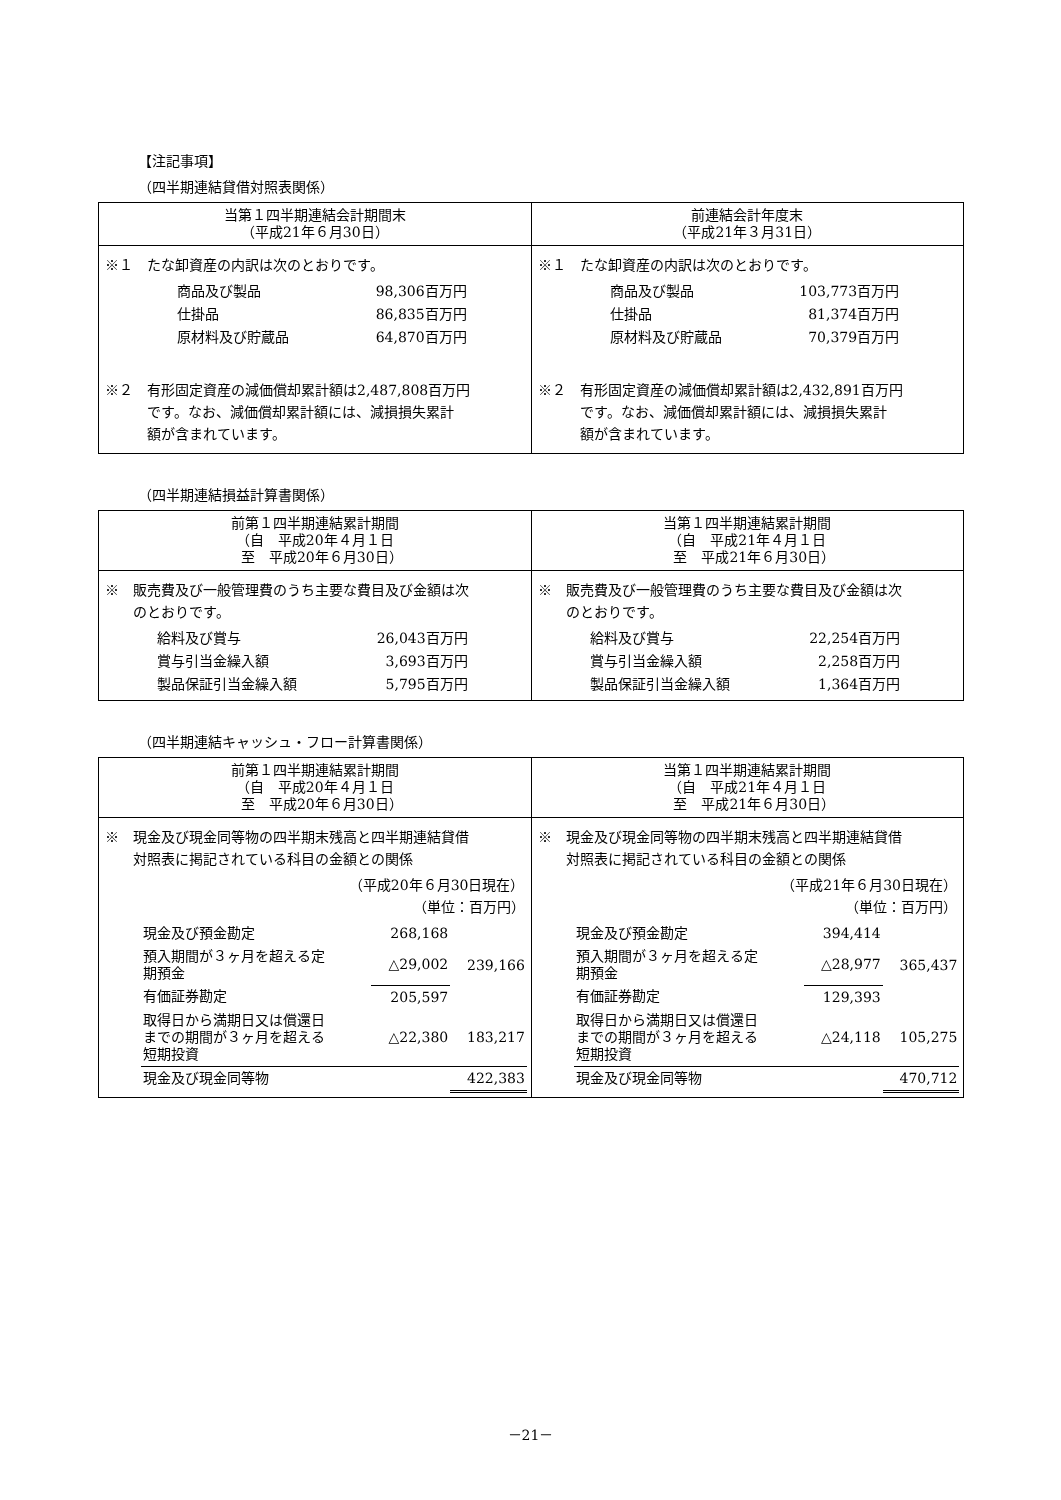【注記事項】
（四半期連結貸借対照表関係）
| 当第１四半期連結会計期間末 （平成21年６月30日） | 前連結会計年度末 （平成21年３月31日） |
| --- | --- |
| ※１ たな卸資産の内訳は次のとおりです。 / 商品及び製品 / 98,306百万円 / / 仕掛品 / 86,835百万円 / / 原材料及び貯蔵品 / 64,870百万円 / ※２ 有形固定資産の減価償却累計額は2,487,808百万円 です。なお、減価償却累計額には、減損損失累計 額が含まれています。 | ※１ たな卸資産の内訳は次のとおりです。 / 商品及び製品 / 103,773百万円 / / 仕掛品 / 81,374百万円 / / 原材料及び貯蔵品 / 70,379百万円 / ※２ 有形固定資産の減価償却累計額は2,432,891百万円 です。なお、減価償却累計額には、減損損失累計 額が含まれています。 |
（四半期連結損益計算書関係）
| 前第１四半期連結累計期間 （自 平成20年４月１日 至 平成20年６月30日） | 当第１四半期連結累計期間 （自 平成21年４月１日 至 平成21年６月30日） |
| --- | --- |
| ※ 販売費及び一般管理費のうち主要な費目及び金額は次 のとおりです。 / 給料及び賞与 / 26,043百万円 / / 賞与引当金繰入額 / 3,693百万円 / / 製品保証引当金繰入額 / 5,795百万円 / | ※ 販売費及び一般管理費のうち主要な費目及び金額は次 のとおりです。 / 給料及び賞与 / 22,254百万円 / / 賞与引当金繰入額 / 2,258百万円 / / 製品保証引当金繰入額 / 1,364百万円 / |
（四半期連結キャッシュ・フロー計算書関係）
| 前第１四半期連結累計期間 （自 平成20年４月１日 至 平成20年６月30日） | 当第１四半期連結累計期間 （自 平成21年４月１日 至 平成21年６月30日） |
| --- | --- |
| ※ 現金及び現金同等物の四半期末残高と四半期連結貸借 対照表に掲記されている科目の金額との関係 （平成20年６月30日現在） （単位：百万円） / 現金及び預金勘定 / 268,168 / / / 預入期間が３ヶ月を超える定 期預金 / △29,002 / 239,166 / / 有価証券勘定 / 205,597 / / / 取得日から満期日又は償還日 までの期間が３ヶ月を超える 短期投資 / △22,380 / 183,217 / / 現金及び現金同等物 / / 422,383 / | ※ 現金及び現金同等物の四半期末残高と四半期連結貸借 対照表に掲記されている科目の金額との関係 （平成21年６月30日現在） （単位：百万円） / 現金及び預金勘定 / 394,414 / / / 預入期間が３ヶ月を超える定 期預金 / △28,977 / 365,437 / / 有価証券勘定 / 129,393 / / / 取得日から満期日又は償還日 までの期間が３ヶ月を超える 短期投資 / △24,118 / 105,275 / / 現金及び現金同等物 / / 470,712 / |
－21－